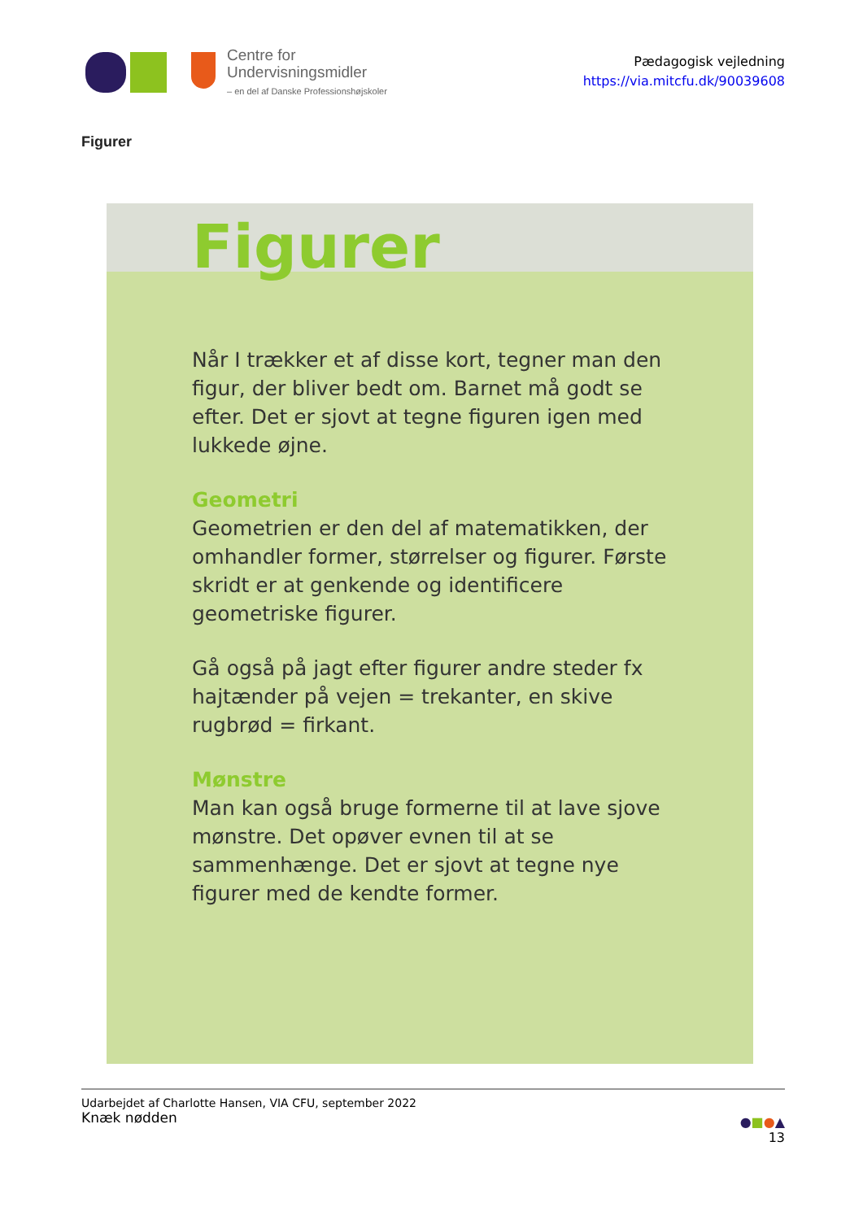Centre for
Undervisningsmidler
– en del af Danske Professionshøjskoler
Pædagogisk vejledning
https://via.mitcfu.dk/90039608
Figurer
Figurer
Når I trækker et af disse kort, tegner man den figur, der bliver bedt om. Barnet må godt se efter. Det er sjovt at tegne figuren igen med lukkede øjne.
Geometri
Geometrien er den del af matematikken, der omhandler former, størrelser og figurer. Første skridt er at genkende og identificere geometriske figurer.
Gå også på jagt efter figurer andre steder fx hajtænder på vejen = trekanter, en skive rugbrød = firkant.
Mønstre
Man kan også bruge formerne til at lave sjove mønstre. Det opøver evnen til at se sammenhænge. Det er sjovt at tegne nye figurer med de kendte former.
Udarbejdet af Charlotte Hansen, VIA CFU, september 2022
Knæk nødden
●■●▲
13